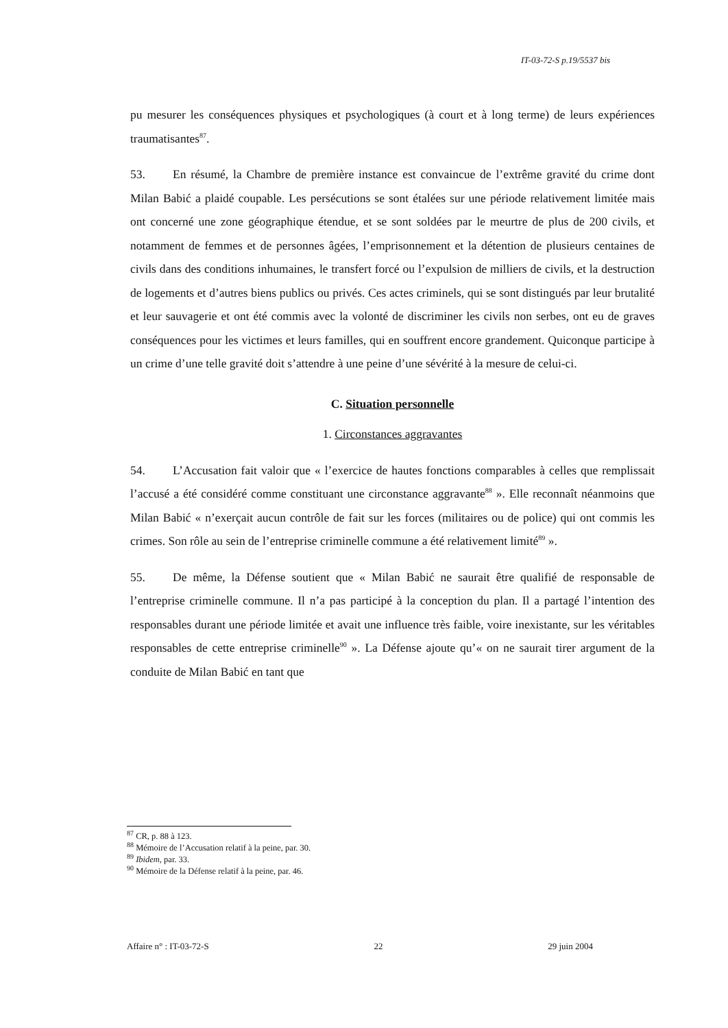IT-03-72-S p.19/5537 bis
pu mesurer les conséquences physiques et psychologiques (à court et à long terme) de leurs expériences traumatisantes<sup>87</sup>.
53. En résumé, la Chambre de première instance est convaincue de l’extrême gravité du crime dont Milan Babić a plaidé coupable. Les persécutions se sont étalées sur une période relativement limitée mais ont concerné une zone géographique étendue, et se sont soldées par le meurtre de plus de 200 civils, et notamment de femmes et de personnes âgées, l’emprisonnement et la détention de plusieurs centaines de civils dans des conditions inhumaines, le transfert forcé ou l’expulsion de milliers de civils, et la destruction de logements et d’autres biens publics ou privés. Ces actes criminels, qui se sont distingués par leur brutalité et leur sauvagerie et ont été commis avec la volonté de discriminer les civils non serbes, ont eu de graves conséquences pour les victimes et leurs familles, qui en souffrent encore grandement. Quiconque participe à un crime d’une telle gravité doit s’attendre à une peine d’une sévérité à la mesure de celui-ci.
C. Situation personnelle
1. Circonstances aggravantes
54. L’Accusation fait valoir que « l’exercice de hautes fonctions comparables à celles que remplissait l’accusé a été considéré comme constituant une circonstance aggravante<sup>88</sup> ». Elle reconnaît néanmoins que Milan Babić « n’exerçait aucun contrôle de fait sur les forces (militaires ou de police) qui ont commis les crimes. Son rôle au sein de l’entreprise criminelle commune a été relativement limité<sup>89</sup> ».
55. De même, la Défense soutient que « Milan Babić ne saurait être qualifié de responsable de l’entreprise criminelle commune. Il n’a pas participé à la conception du plan. Il a partagé l’intention des responsables durant une période limitée et avait une influence très faible, voire inexistante, sur les véritables responsables de cette entreprise criminelle<sup>90</sup> ». La Défense ajoute qu’« on ne saurait tirer argument de la conduite de Milan Babić en tant que
<sup>87</sup> CR, p. 88 à 123.
<sup>88</sup> Mémoire de l’Accusation relatif à la peine, par. 30.
<sup>89</sup> Ibidem, par. 33.
<sup>90</sup> Mémoire de la Défense relatif à la peine, par. 46.
Affaire n° : IT-03-72-S 22 29 juin 2004